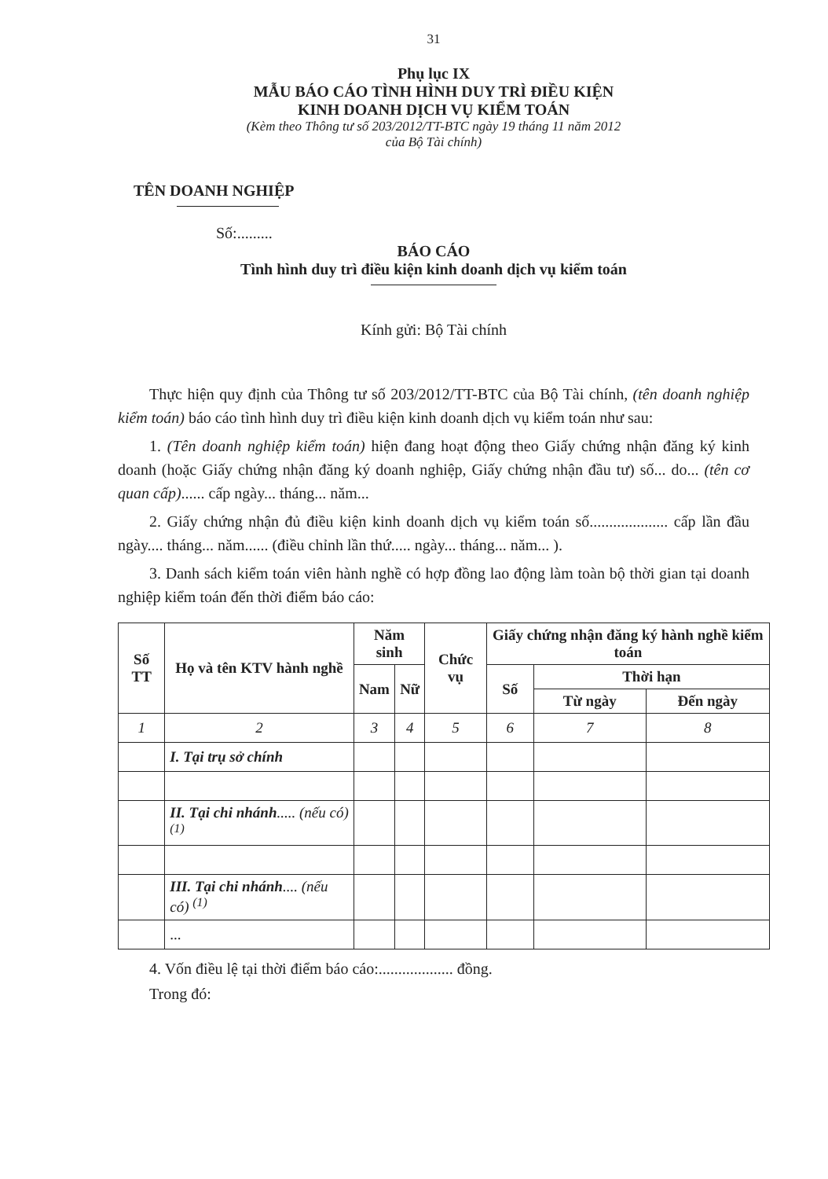31
Phụ lục IX
MẪU BÁO CÁO TÌNH HÌNH DUY TRÌ ĐIỀU KIỆN
KINH DOANH DỊCH VỤ KIỂM TOÁN
(Kèm theo Thông tư số 203/2012/TT-BTC ngày 19 tháng 11 năm 2012
của Bộ Tài chính)
TÊN DOANH NGHIỆP
Số:.........
BÁO CÁO
Tình hình duy trì điều kiện kinh doanh dịch vụ kiểm toán
Kính gửi: Bộ Tài chính
Thực hiện quy định của Thông tư số 203/2012/TT-BTC của Bộ Tài chính, (tên doanh nghiệp kiểm toán) báo cáo tình hình duy trì điều kiện kinh doanh dịch vụ kiểm toán như sau:
1. (Tên doanh nghiệp kiểm toán) hiện đang hoạt động theo Giấy chứng nhận đăng ký kinh doanh (hoặc Giấy chứng nhận đăng ký doanh nghiệp, Giấy chứng nhận đầu tư) số... do... (tên cơ quan cấp)...... cấp ngày... tháng... năm...
2. Giấy chứng nhận đủ điều kiện kinh doanh dịch vụ kiểm toán số.................... cấp lần đầu ngày.... tháng... năm...... (điều chỉnh lần thứ..... ngày... tháng... năm... ).
3. Danh sách kiểm toán viên hành nghề có hợp đồng lao động làm toàn bộ thời gian tại doanh nghiệp kiểm toán đến thời điểm báo cáo:
| Số TT | Họ và tên KTV hành nghề | Năm sinh | | Chức vụ | Giấy chứng nhận đăng ký hành nghề kiểm toán | | |
| --- | --- | --- | --- | --- | --- | --- | --- |
| | | Nam | Nữ | | Số | Thời hạn | |
| | | | | | | Từ ngày | Đến ngày |
| 1 | 2 | 3 | 4 | 5 | 6 | 7 | 8 |
| | I. Tại trụ sở chính | | | | | | |
| | II. Tại chi nhánh ..... (nếu có) <sup>(1)</sup> | | | | | | |
| | III. Tại chi nhánh .... (nếu có) <sup>(1)</sup> | | | | | | |
| | ... | | | | | | |
4. Vốn điều lệ tại thời điểm báo cáo:................... đồng.
Trong đó: